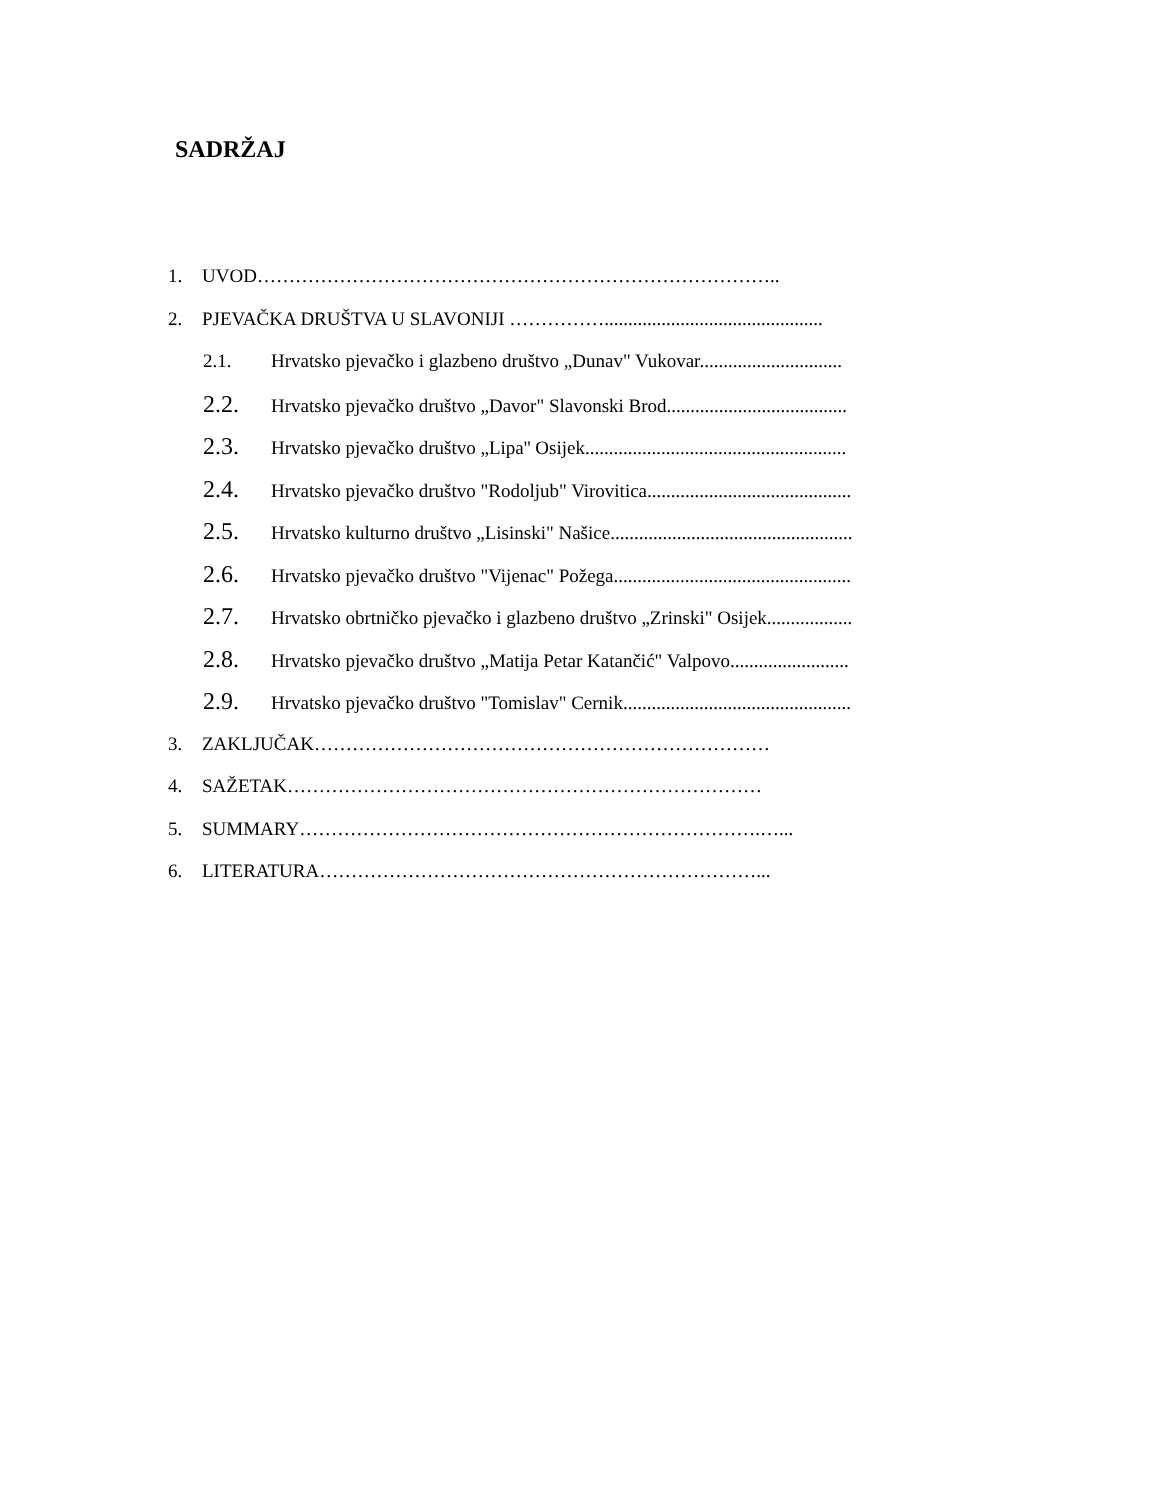SADRŽAJ
1. UVOD………………………………………………………………………..
2. PJEVAČKA DRUŠTVA U SLAVONIJI ……………..............................................
2.1. Hrvatsko pjevačko i glazbeno društvo „Dunav" Vukovar..............................
2.2. Hrvatsko pjevačko društvo „Davor" Slavonski Brod......................................
2.3. Hrvatsko pjevačko društvo „Lipa'' Osijek.......................................................
2.4. Hrvatsko pjevačko društvo "Rodoljub" Virovitica...........................................
2.5. Hrvatsko kulturno društvo „Lisinski" Našice...................................................
2.6. Hrvatsko pjevačko društvo "Vijenac" Požega..................................................
2.7. Hrvatsko obrtničko pjevačko i glazbeno društvo „Zrinski" Osijek..................
2.8. Hrvatsko pjevačko društvo „Matija Petar Katančić" Valpovo.........................
2.9. Hrvatsko pjevačko društvo "Tomislav" Cernik................................................
3. ZAKLJUČAK………………………………………………………………
4. SAŽETAK…………………………………………………………………
5. SUMMARY……………………………………………………………….…...
6. LITERATURA……………………………………………………………...